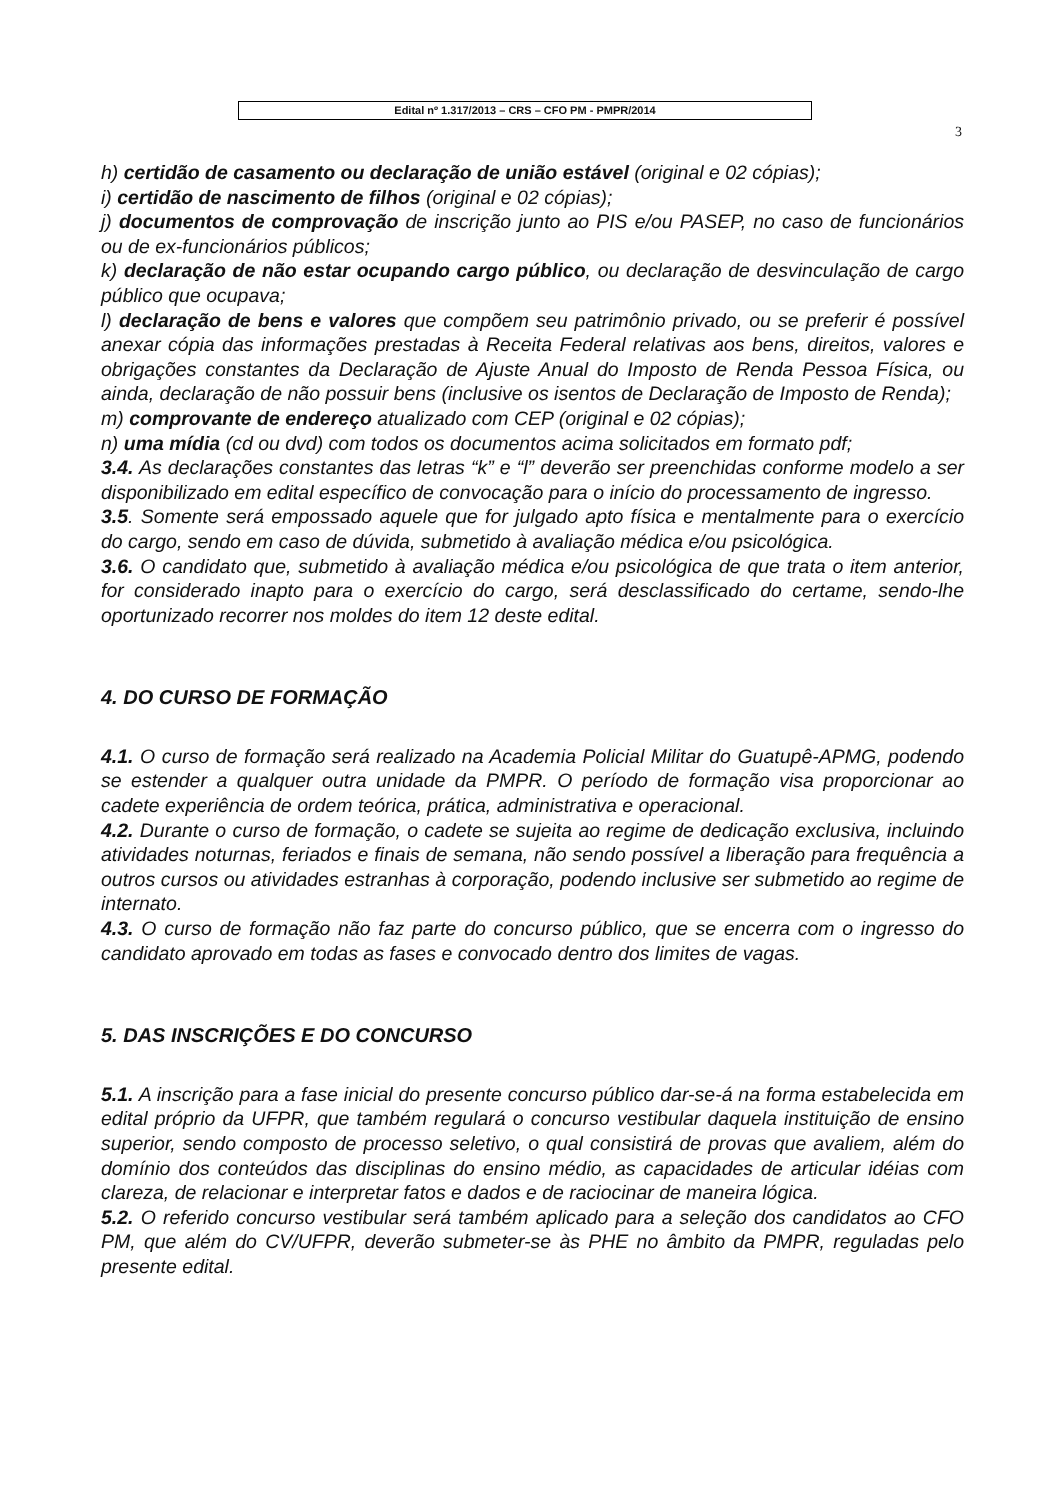Edital nº 1.317/2013 – CRS – CFO PM - PMPR/2014
3
h) certidão de casamento ou declaração de união estável (original e 02 cópias);
i) certidão de nascimento de filhos (original e 02 cópias);
j) documentos de comprovação de inscrição junto ao PIS e/ou PASEP, no caso de funcionários ou de ex-funcionários públicos;
k) declaração de não estar ocupando cargo público, ou declaração de desvinculação de cargo público que ocupava;
l) declaração de bens e valores que compõem seu patrimônio privado, ou se preferir é possível anexar cópia das informações prestadas à Receita Federal relativas aos bens, direitos, valores e obrigações constantes da Declaração de Ajuste Anual do Imposto de Renda Pessoa Física, ou ainda, declaração de não possuir bens (inclusive os isentos de Declaração de Imposto de Renda);
m) comprovante de endereço atualizado com CEP (original e 02 cópias);
n) uma mídia (cd ou dvd) com todos os documentos acima solicitados em formato pdf;
3.4. As declarações constantes das letras “k” e “l” deverão ser preenchidas conforme modelo a ser disponibilizado em edital específico de convocação para o início do processamento de ingresso.
3.5. Somente será empossado aquele que for julgado apto física e mentalmente para o exercício do cargo, sendo em caso de dúvida, submetido à avaliação médica e/ou psicológica.
3.6. O candidato que, submetido à avaliação médica e/ou psicológica de que trata o item anterior, for considerado inapto para o exercício do cargo, será desclassificado do certame, sendo-lhe oportunizado recorrer nos moldes do item 12 deste edital.
4. DO CURSO DE FORMAÇÃO
4.1. O curso de formação será realizado na Academia Policial Militar do Guatupê-APMG, podendo se estender a qualquer outra unidade da PMPR. O período de formação visa proporcionar ao cadete experiência de ordem teórica, prática, administrativa e operacional.
4.2. Durante o curso de formação, o cadete se sujeita ao regime de dedicação exclusiva, incluindo atividades noturnas, feriados e finais de semana, não sendo possível a liberação para frequência a outros cursos ou atividades estranhas à corporação, podendo inclusive ser submetido ao regime de internato.
4.3. O curso de formação não faz parte do concurso público, que se encerra com o ingresso do candidato aprovado em todas as fases e convocado dentro dos limites de vagas.
5. DAS INSCRIÇÕES E DO CONCURSO
5.1. A inscrição para a fase inicial do presente concurso público dar-se-á na forma estabelecida em edital próprio da UFPR, que também regulará o concurso vestibular daquela instituição de ensino superior, sendo composto de processo seletivo, o qual consistirá de provas que avaliem, além do domínio dos conteúdos das disciplinas do ensino médio, as capacidades de articular idéias com clareza, de relacionar e interpretar fatos e dados e de raciocinar de maneira lógica.
5.2. O referido concurso vestibular será também aplicado para a seleção dos candidatos ao CFO PM, que além do CV/UFPR, deverão submeter-se às PHE no âmbito da PMPR, reguladas pelo presente edital.